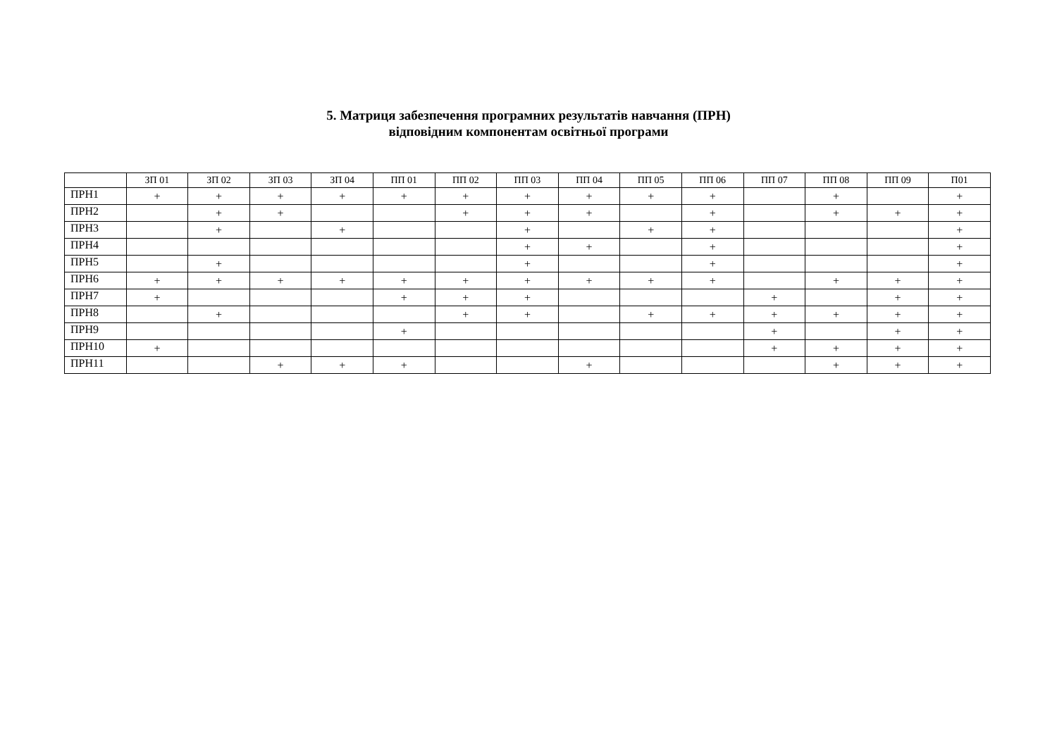5. Матриця забезпечення програмних результатів навчання (ПРН)
відповідним компонентам освітньої програми
| | ЗП 01 | ЗП 02 | ЗП 03 | ЗП 04 | ПП 01 | ПП 02 | ПП 03 | ПП 04 | ПП 05 | ПП 06 | ПП 07 | ПП 08 | ПП 09 | П01 |
| --- | --- | --- | --- | --- | --- | --- | --- | --- | --- | --- | --- | --- | --- | --- |
| ПРН1 | + | + | + | + | + | + | + | + | + | + | | + | | + |
| ПРН2 | | + | + | | | + | + | + | | + | | + | + | + |
| ПРН3 | | + | | + | | | + | | + | + | | | | + |
| ПРН4 | | | | | | | + | + | | + | | | | + |
| ПРН5 | | + | | | | | + | | | + | | | | + |
| ПРН6 | + | + | + | + | + | + | + | + | + | + | | + | + | + |
| ПРН7 | + | | | | + | + | + | | | | + | | + | + |
| ПРН8 | | + | | | | + | + | | + | + | + | + | + | + |
| ПРН9 | | | | | + | | | | | | + | | + | + |
| ПРН10 | + | | | | | | | | | | + | + | + | + |
| ПРН11 | | | + | + | + | | | + | | | | + | + | + |